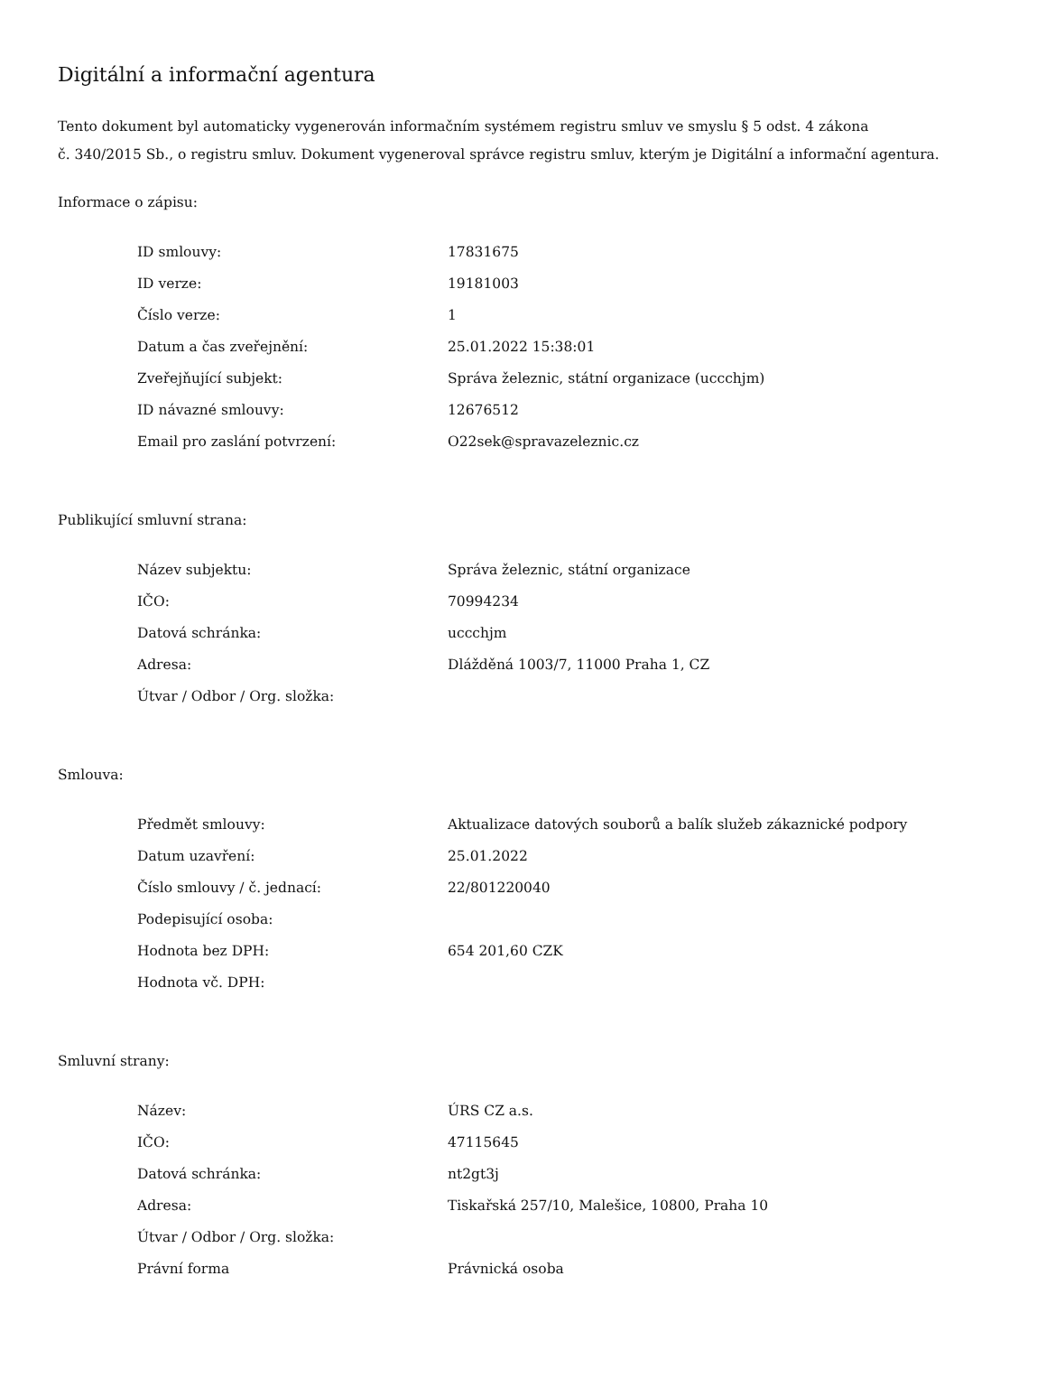Digitální a informační agentura
Tento dokument byl automaticky vygenerován informačním systémem registru smluv ve smyslu § 5 odst. 4 zákona
č. 340/2015 Sb., o registru smluv. Dokument vygeneroval správce registru smluv, kterým je Digitální a informační agentura.
Informace o zápisu:
| ID smlouvy: | 17831675 |
| ID verze: | 19181003 |
| Číslo verze: | 1 |
| Datum a čas zveřejnění: | 25.01.2022 15:38:01 |
| Zveřejňující subjekt: | Správa železnic, státní organizace (uccchjm) |
| ID návazné smlouvy: | 12676512 |
| Email pro zaslání potvrzení: | O22sek@spravazeleznic.cz |
Publikující smluvní strana:
| Název subjektu: | Správa železnic, státní organizace |
| IČO: | 70994234 |
| Datová schránka: | uccchjm |
| Adresa: | Dlážděná 1003/7, 11000 Praha 1, CZ |
| Útvar / Odbor / Org. složka: | |
Smlouva:
| Předmět smlouvy: | Aktualizace datových souborů a balík služeb zákaznické podpory |
| Datum uzavření: | 25.01.2022 |
| Číslo smlouvy / č. jednací: | 22/801220040 |
| Podepisující osoba: | |
| Hodnota bez DPH: | 654 201,60 CZK |
| Hodnota vč. DPH: | |
Smluvní strany:
| Název: | ÚRS CZ a.s. |
| IČO: | 47115645 |
| Datová schránka: | nt2gt3j |
| Adresa: | Tiskařská 257/10, Malešice, 10800, Praha 10 |
| Útvar / Odbor / Org. složka: | |
| Právní forma | Právnická osoba |